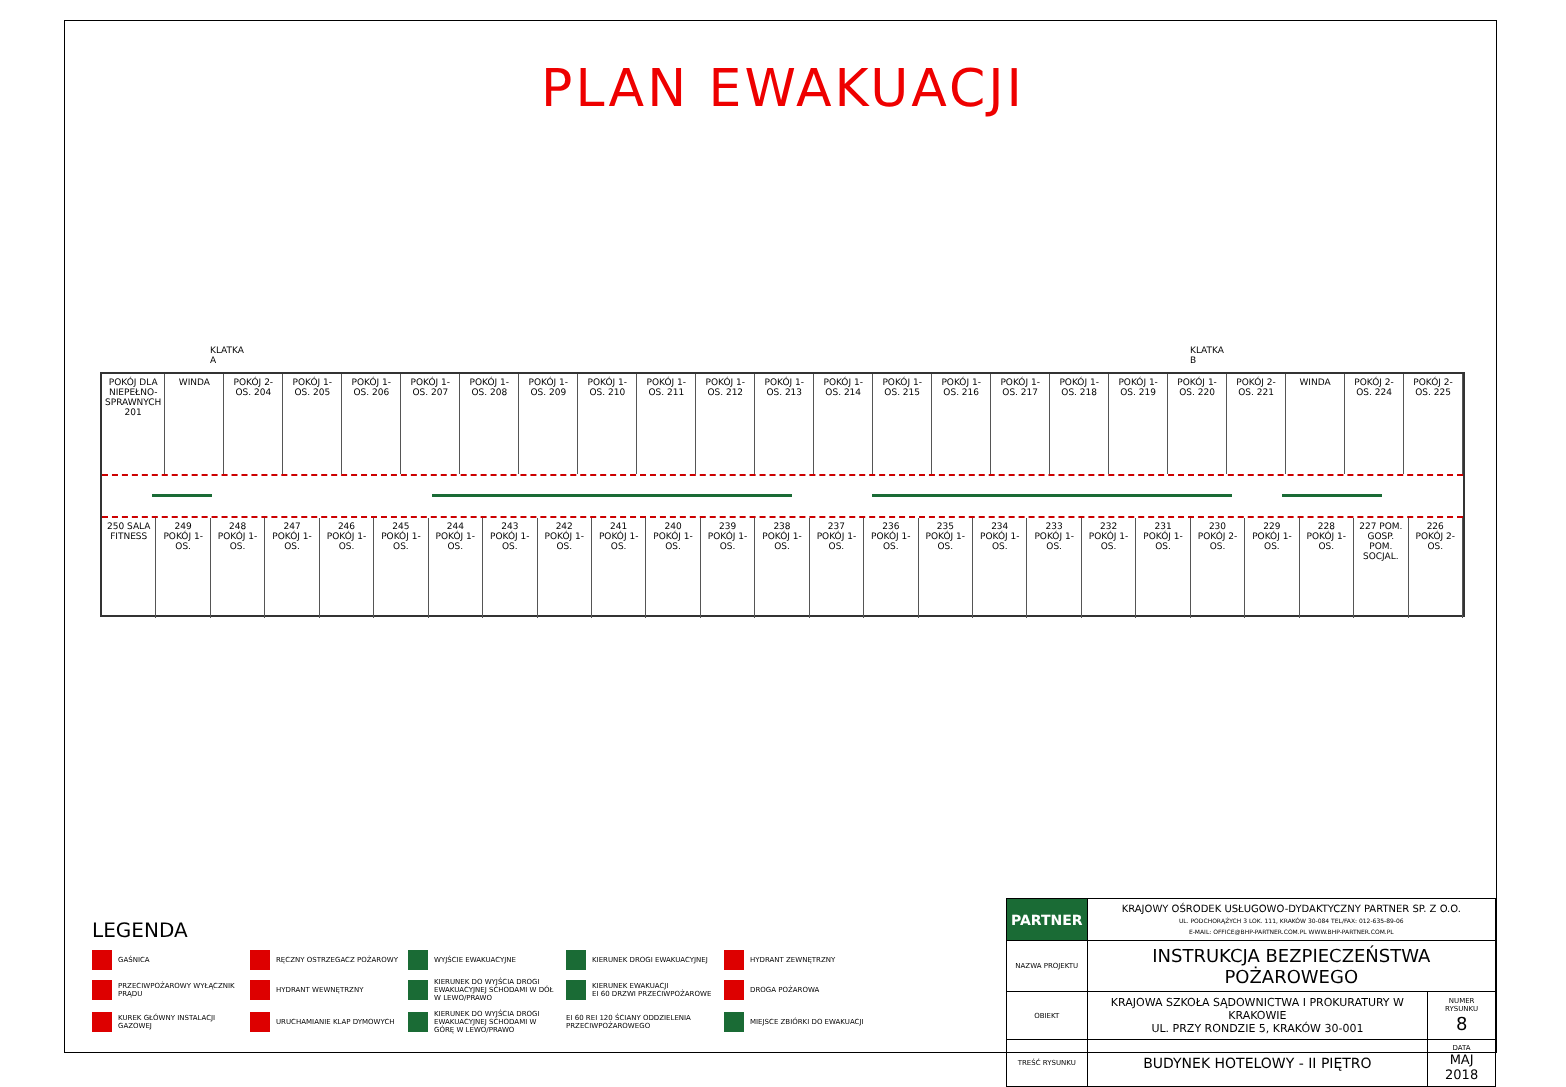PLAN EWAKUACJI
KLATKA
A
KLATKA
B
POKÓJ DLA NIEPEŁNO-SPRAWNYCH 201
WINDA POKÓJ 2-OS. 204 POKÓJ 1-OS. 205 POKÓJ 1-OS. 206 POKÓJ 1-OS. 207 POKÓJ 1-OS. 208 POKÓJ 1-OS. 209 POKÓJ 1-OS. 210 POKÓJ 1-OS. 211 POKÓJ 1-OS. 212 POKÓJ 1-OS. 213 POKÓJ 1-OS. 214 POKÓJ 1-OS. 215 POKÓJ 1-OS. 216 POKÓJ 1-OS. 217 POKÓJ 1-OS. 218 POKÓJ 1-OS. 219 POKÓJ 1-OS. 220 POKÓJ 2-OS. 221 WINDA POKÓJ 2-OS. 224 POKÓJ 2-OS. 225
250 SALA FITNESS 249 POKÓJ 1-OS. 248 POKÓJ 1-OS. 247 POKÓJ 1-OS. 246 POKÓJ 1-OS. 245 POKÓJ 1-OS. 244 POKÓJ 1-OS. 243 POKÓJ 1-OS. 242 POKÓJ 1-OS. 241 POKÓJ 1-OS. 240 POKÓJ 1-OS. 239 POKÓJ 1-OS. 238 POKÓJ 1-OS. 237 POKÓJ 1-OS. 236 POKÓJ 1-OS. 235 POKÓJ 1-OS. 234 POKÓJ 1-OS. 233 POKÓJ 1-OS. 232 POKÓJ 1-OS. 231 POKÓJ 1-OS. 230 POKÓJ 2-OS. 229 POKÓJ 1-OS. 228 POKÓJ 1-OS. 227 POM. GOSP. POM. SOCJAL. 226 POKÓJ 2-OS.
LEGENDA
GAŚNICA
RĘCZNY OSTRZEGACZ POŻAROWY
WYJŚCIE EWAKUACYJNE
KIERUNEK DROGI EWAKUACYJNEJ
HYDRANT ZEWNĘTRZNY
PRZECIWPOŻAROWY WYŁĄCZNIK PRĄDU
HYDRANT WEWNĘTRZNY
KIERUNEK DO WYJŚCIA DROGI EWAKUACYJNEJ SCHODAMI W DÓŁ W LEWO/PRAWO
KIERUNEK EWAKUACJI
EI 60 DRZWI PRZECIWPOŻAROWE
DROGA POŻAROWA
KUREK GŁÓWNY INSTALACJI GAZOWEJ
URUCHAMIANIE KLAP DYMOWYCH
KIERUNEK DO WYJŚCIA DROGI EWAKUACYJNEJ SCHODAMI W GÓRĘ W LEWO/PRAWO
EI 60 REI 120 ŚCIANY ODDZIELENIA PRZECIWPOŻAROWEGO
MIEJSCE ZBIÓRKI DO EWAKUACJI
| PARTNER | KRAJOWY OŚRODEK USŁUGOWO-DYDAKTYCZNY PARTNER SP. Z O.O. UL. PODCHORĄŻYCH 3 LOK. 111, KRAKÓW 30-084 TEL/FAX: 012-635-89-06 E-MAIL: OFFICE@BHP-PARTNER.COM.PL WWW.BHP-PARTNER.COM.PL | |
| NAZWA PROJEKTU | INSTRUKCJA BEZPIECZEŃSTWA POŻAROWEGO | |
| OBIEKT | KRAJOWA SZKOŁA SĄDOWNICTWA I PROKURATURY W KRAKOWIE UL. PRZY RONDZIE 5, KRAKÓW 30-001 | NUMER RYSUNKU 8 |
| TREŚĆ RYSUNKU | BUDYNEK HOTELOWY - II PIĘTRO | DATA MAJ 2018 |